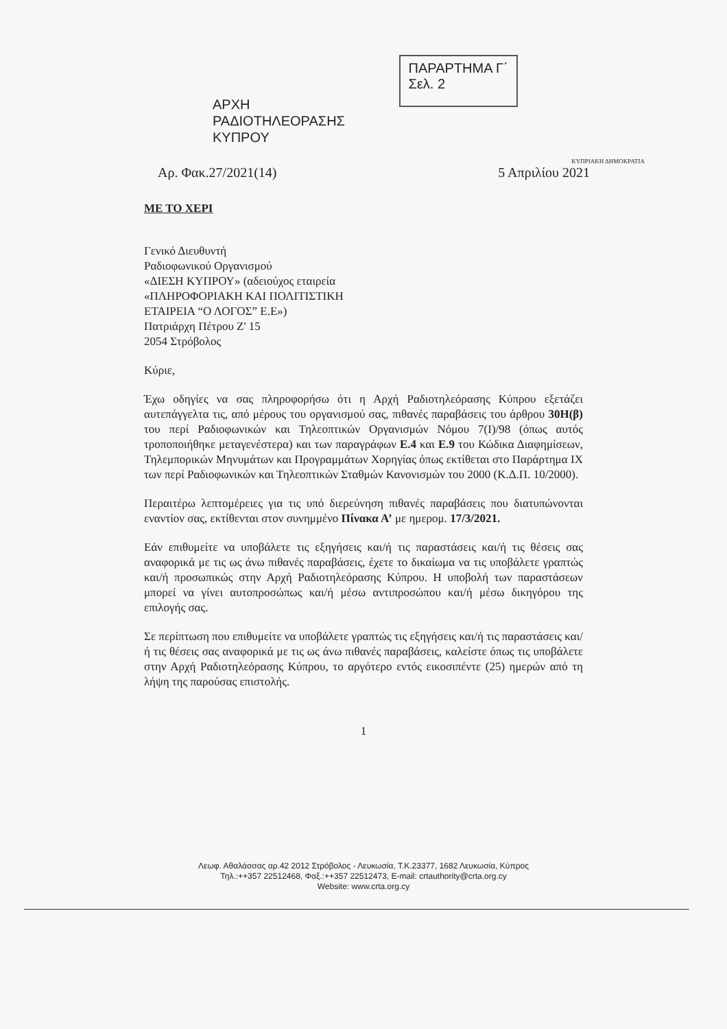ΑΡΧΗ
ΡΑΔΙΟΤΗΛΕΟΡΑΣΗΣ
ΚΥΠΡΟΥ
ΠΑΡΑΡΤΗΜΑ Γ΄
Σελ. 2
ΚΥΠΡΙΑΚΗ ΔΗΜΟΚΡΑΤΙΑ
Αρ. Φακ.27/2021(14) 5 Απριλίου 2021
ΜΕ ΤΟ ΧΕΡΙ
Γενικό Διευθυντή
Ραδιοφωνικού Οργανισμού
«ΔΙΕΣΗ ΚΥΠΡΟΥ» (αδειούχος εταιρεία
«ΠΛΗΡΟΦΟΡΙΑΚΗ ΚΑΙ ΠΟΛΙΤΙΣΤΙΚΗ
ΕΤΑΙΡΕΙΑ “Ο ΛΟΓΟΣ” Ε.Ε»)
Πατριάρχη Πέτρου Ζ' 15
2054 Στρόβολος
Κύριε,
Έχω οδηγίες να σας πληροφορήσω ότι η Αρχή Ραδιοτηλεόρασης Κύπρου εξετάζει αυτεπάγγελτα τις, από μέρους του οργανισμού σας, πιθανές παραβάσεις του άρθρου 30Η(β) του περί Ραδιοφωνικών και Τηλεοπτικών Οργανισμών Νόμου 7(Ι)/98 (όπως αυτός τροποποιήθηκε μεταγενέστερα) και των παραγράφων Ε.4 και Ε.9 του Κώδικα Διαφημίσεων, Τηλεμπορικών Μηνυμάτων και Προγραμμάτων Χορηγίας όπως εκτίθεται στο Παράρτημα ΙΧ των περί Ραδιοφωνικών και Τηλεοπτικών Σταθμών Κανονισμών του 2000 (Κ.Δ.Π. 10/2000).
Περαιτέρω λεπτομέρειες για τις υπό διερεύνηση πιθανές παραβάσεις που διατυπώνονται εναντίον σας, εκτίθενται στον συνημμένο Πίνακα Α’ με ημερομ. 17/3/2021.
Εάν επιθυμείτε να υποβάλετε τις εξηγήσεις και/ή τις παραστάσεις και/ή τις θέσεις σας αναφορικά με τις ως άνω πιθανές παραβάσεις, έχετε το δικαίωμα να τις υποβάλετε γραπτώς και/ή προσωπικώς στην Αρχή Ραδιοτηλεόρασης Κύπρου. Η υποβολή των παραστάσεων μπορεί να γίνει αυτοπροσώπως και/ή μέσω αντιπροσώπου και/ή μέσω δικηγόρου της επιλογής σας.
Σε περίπτωση που επιθυμείτε να υποβάλετε γραπτώς τις εξηγήσεις και/ή τις παραστάσεις και/ή τις θέσεις σας αναφορικά με τις ως άνω πιθανές παραβάσεις, καλείστε όπως τις υποβάλετε στην Αρχή Ραδιοτηλεόρασης Κύπρου, το αργότερο εντός εικοσιπέντε (25) ημερών από τη λήψη της παρούσας επιστολής.
1
Λεωφ. Αθαλάσσας αρ.42 2012 Στρόβολος - Λευκωσία, Τ.Κ.23377, 1682 Λευκωσία, Κύπρος
Τηλ.:++357 22512468, Φαξ.:++357 22512473, E-mail: crtauthority@crta.org.cy
Website: www.crta.org.cy